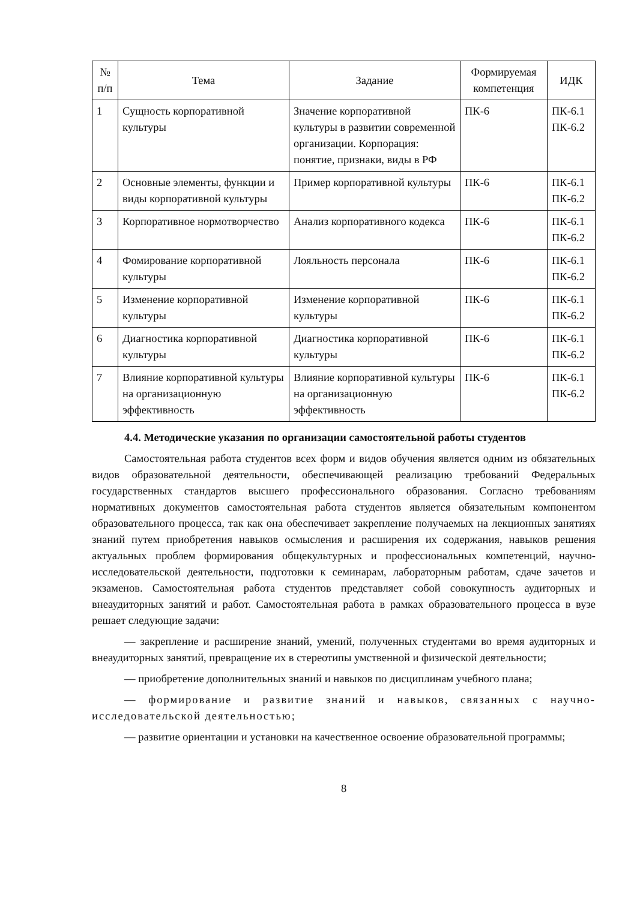| № п/п | Тема | Задание | Формируемая компетенция | ИДК |
| --- | --- | --- | --- | --- |
| 1 | Сущность корпоративной культуры | Значение корпоративной культуры в развитии современной организации. Корпорация: понятие, признаки, виды в РФ | ПК-6 | ПК-6.1 ПК-6.2 |
| 2 | Основные элементы, функции и виды корпоративной культуры | Пример корпоративной культуры | ПК-6 | ПК-6.1 ПК-6.2 |
| 3 | Корпоративное нормотворчество | Анализ корпоративного кодекса | ПК-6 | ПК-6.1 ПК-6.2 |
| 4 | Фомирование корпоративной культуры | Лояльность персонала | ПК-6 | ПК-6.1 ПК-6.2 |
| 5 | Изменение корпоративной культуры | Изменение корпоративной культуры | ПК-6 | ПК-6.1 ПК-6.2 |
| 6 | Диагностика корпоративной культуры | Диагностика корпоративной культуры | ПК-6 | ПК-6.1 ПК-6.2 |
| 7 | Влияние корпоративной культуры на организационную эффективность | Влияние корпоративной культуры на организационную эффективность | ПК-6 | ПК-6.1 ПК-6.2 |
4.4. Методические указания по организации самостоятельной работы студентов
Самостоятельная работа студентов всех форм и видов обучения является одним из обязательных видов образовательной деятельности, обеспечивающей реализацию требований Федеральных государственных стандартов высшего профессионального образования. Согласно требованиям нормативных документов самостоятельная работа студентов является обязательным компонентом образовательного процесса, так как она обеспечивает закрепление получаемых на лекционных занятиях знаний путем приобретения навыков осмысления и расширения их содержания, навыков решения актуальных проблем формирования общекультурных и профессиональных компетенций, научно-исследовательской деятельности, подготовки к семинарам, лабораторным работам, сдаче зачетов и экзаменов. Самостоятельная работа студентов представляет собой совокупность аудиторных и внеаудиторных занятий и работ. Самостоятельная работа в рамках образовательного процесса в вузе решает следующие задачи:
— закрепление и расширение знаний, умений, полученных студентами во время аудиторных и внеаудиторных занятий, превращение их в стереотипы умственной и физической деятельности;
— приобретение дополнительных знаний и навыков по дисциплинам учебного плана;
— формирование и развитие знаний и навыков, связанных с научно-исследовательской деятельностью;
— развитие ориентации и установки на качественное освоение образовательной программы;
8